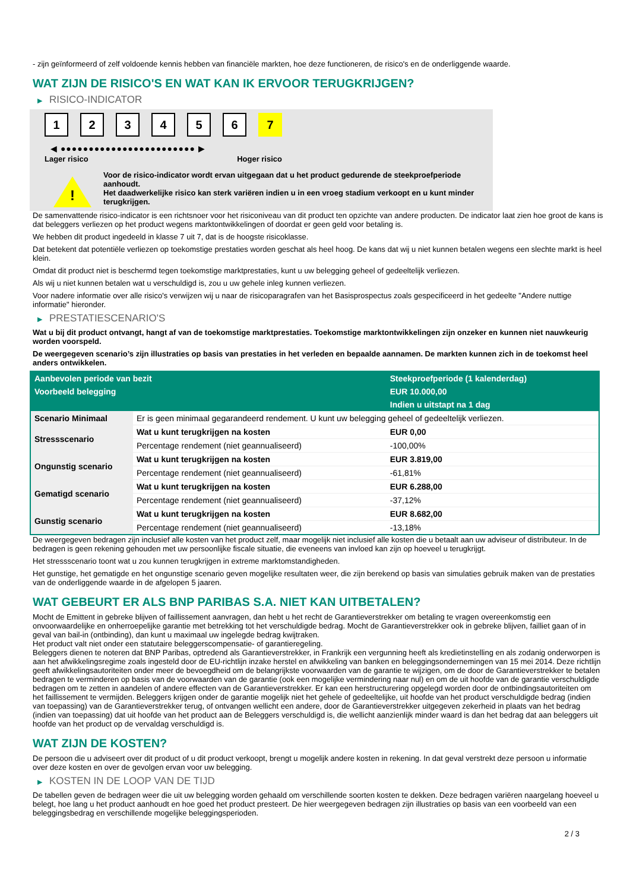- zijn geïnformeerd of zelf voldoende kennis hebben van financiële markten, hoe deze functioneren, de risico's en de onderliggende waarde.
WAT ZIJN DE RISICO'S EN WAT KAN IK ERVOOR TERUGKRIJGEN?
▶ RISICO-INDICATOR
1 2 3 4 5 6 7
◀ ●●●●●●●●●●●●●●●●●●●●●●●● ▶
Lager risico Hoger risico
!
Voor de risico-indicator wordt ervan uitgegaan dat u het product gedurende de steekproefperiode aanhoudt.
Het daadwerkelijke risico kan sterk variëren indien u in een vroeg stadium verkoopt en u kunt minder terugkrijgen.
De samenvattende risico-indicator is een richtsnoer voor het risiconiveau van dit product ten opzichte van andere producten. De indicator laat zien hoe groot de kans is dat beleggers verliezen op het product wegens marktontwikkelingen of doordat er geen geld voor betaling is.
We hebben dit product ingedeeld in klasse 7 uit 7, dat is de hoogste risicoklasse.
Dat betekent dat potentiële verliezen op toekomstige prestaties worden geschat als heel hoog. De kans dat wij u niet kunnen betalen wegens een slechte markt is heel klein.
Omdat dit product niet is beschermd tegen toekomstige marktprestaties, kunt u uw belegging geheel of gedeeltelijk verliezen.
Als wij u niet kunnen betalen wat u verschuldigd is, zou u uw gehele inleg kunnen verliezen.
Voor nadere informatie over alle risico's verwijzen wij u naar de risicoparagrafen van het Basisprospectus zoals gespecificeerd in het gedeelte "Andere nuttige informatie" hieronder.
▶ PRESTATIESCENARIO'S
Wat u bij dit product ontvangt, hangt af van de toekomstige marktprestaties. Toekomstige marktontwikkelingen zijn onzeker en kunnen niet nauwkeurig worden voorspeld.
De weergegeven scenario’s zijn illustraties op basis van prestaties in het verleden en bepaalde aannamen. De markten kunnen zich in de toekomst heel anders ontwikkelen.
| Aanbevolen periode van bezit | | Steekproefperiode (1 kalenderdag) |
| --- | --- | --- |
| Voorbeeld belegging | | EUR 10.000,00 |
| | | Indien u uitstapt na 1 dag |
| Scenario Minimaal | Er is geen minimaal gegarandeerd rendement. U kunt uw belegging geheel of gedeeltelijk verliezen. | |
| Stressscenario | Wat u kunt terugkrijgen na kosten | EUR 0,00 |
| | Percentage rendement (niet geannualiseerd) | -100,00% |
| Ongunstig scenario | Wat u kunt terugkrijgen na kosten | EUR 3.819,00 |
| | Percentage rendement (niet geannualiseerd) | -61,81% |
| Gematigd scenario | Wat u kunt terugkrijgen na kosten | EUR 6.288,00 |
| | Percentage rendement (niet geannualiseerd) | -37,12% |
| Gunstig scenario | Wat u kunt terugkrijgen na kosten | EUR 8.682,00 |
| | Percentage rendement (niet geannualiseerd) | -13,18% |
De weergegeven bedragen zijn inclusief alle kosten van het product zelf, maar mogelijk niet inclusief alle kosten die u betaalt aan uw adviseur of distributeur. In de bedragen is geen rekening gehouden met uw persoonlijke fiscale situatie, die eveneens van invloed kan zijn op hoeveel u terugkrijgt.
Het stressscenario toont wat u zou kunnen terugkrijgen in extreme marktomstandigheden.
Het gunstige, het gematigde en het ongunstige scenario geven mogelijke resultaten weer, die zijn berekend op basis van simulaties gebruik maken van de prestaties van de onderliggende waarde in de afgelopen 5 jaaren.
WAT GEBEURT ER ALS BNP PARIBAS S.A. NIET KAN UITBETALEN?
Mocht de Emittent in gebreke blijven of faillissement aanvragen, dan hebt u het recht de Garantieverstrekker om betaling te vragen overeenkomstig een onvoorwaardelijke en onherroepelijke garantie met betrekking tot het verschuldigde bedrag. Mocht de Garantieverstrekker ook in gebreke blijven, failliet gaan of in geval van bail-in (ontbinding), dan kunt u maximaal uw ingelegde bedrag kwijtraken.
Het product valt niet onder een statutaire beleggerscompensatie- of garantieregeling.
Beleggers dienen te noteren dat BNP Paribas, optredend als Garantieverstrekker, in Frankrijk een vergunning heeft als kredietinstelling en als zodanig onderworpen is aan het afwikkelingsregime zoals ingesteld door de EU-richtlijn inzake herstel en afwikkeling van banken en beleggingsondernemingen van 15 mei 2014. Deze richtlijn geeft afwikkelingsautoriteiten onder meer de bevoegdheid om de belangrijkste voorwaarden van de garantie te wijzigen, om de door de Garantieverstrekker te betalen bedragen te verminderen op basis van de voorwaarden van de garantie (ook een mogelijke vermindering naar nul) en om de uit hoofde van de garantie verschuldigde bedragen om te zetten in aandelen of andere effecten van de Garantieverstrekker. Er kan een herstructurering opgelegd worden door de ontbindingsautoriteiten om het faillissement te vermijden. Beleggers krijgen onder de garantie mogelijk niet het gehele of gedeeltelijke, uit hoofde van het product verschuldigde bedrag (indien van toepassing) van de Garantieverstrekker terug, of ontvangen wellicht een andere, door de Garantieverstrekker uitgegeven zekerheid in plaats van het bedrag (indien van toepassing) dat uit hoofde van het product aan de Beleggers verschuldigd is, die wellicht aanzienlijk minder waard is dan het bedrag dat aan beleggers uit hoofde van het product op de vervaldag verschuldigd is.
WAT ZIJN DE KOSTEN?
De persoon die u adviseert over dit product of u dit product verkoopt, brengt u mogelijk andere kosten in rekening. In dat geval verstrekt deze persoon u informatie over deze kosten en over de gevolgen ervan voor uw belegging.
▶ KOSTEN IN DE LOOP VAN DE TIJD
De tabellen geven de bedragen weer die uit uw belegging worden gehaald om verschillende soorten kosten te dekken. Deze bedragen variëren naargelang hoeveel u belegt, hoe lang u het product aanhoudt en hoe goed het product presteert. De hier weergegeven bedragen zijn illustraties op basis van een voorbeeld van een beleggingsbedrag en verschillende mogelijke beleggingsperioden.
2 / 3